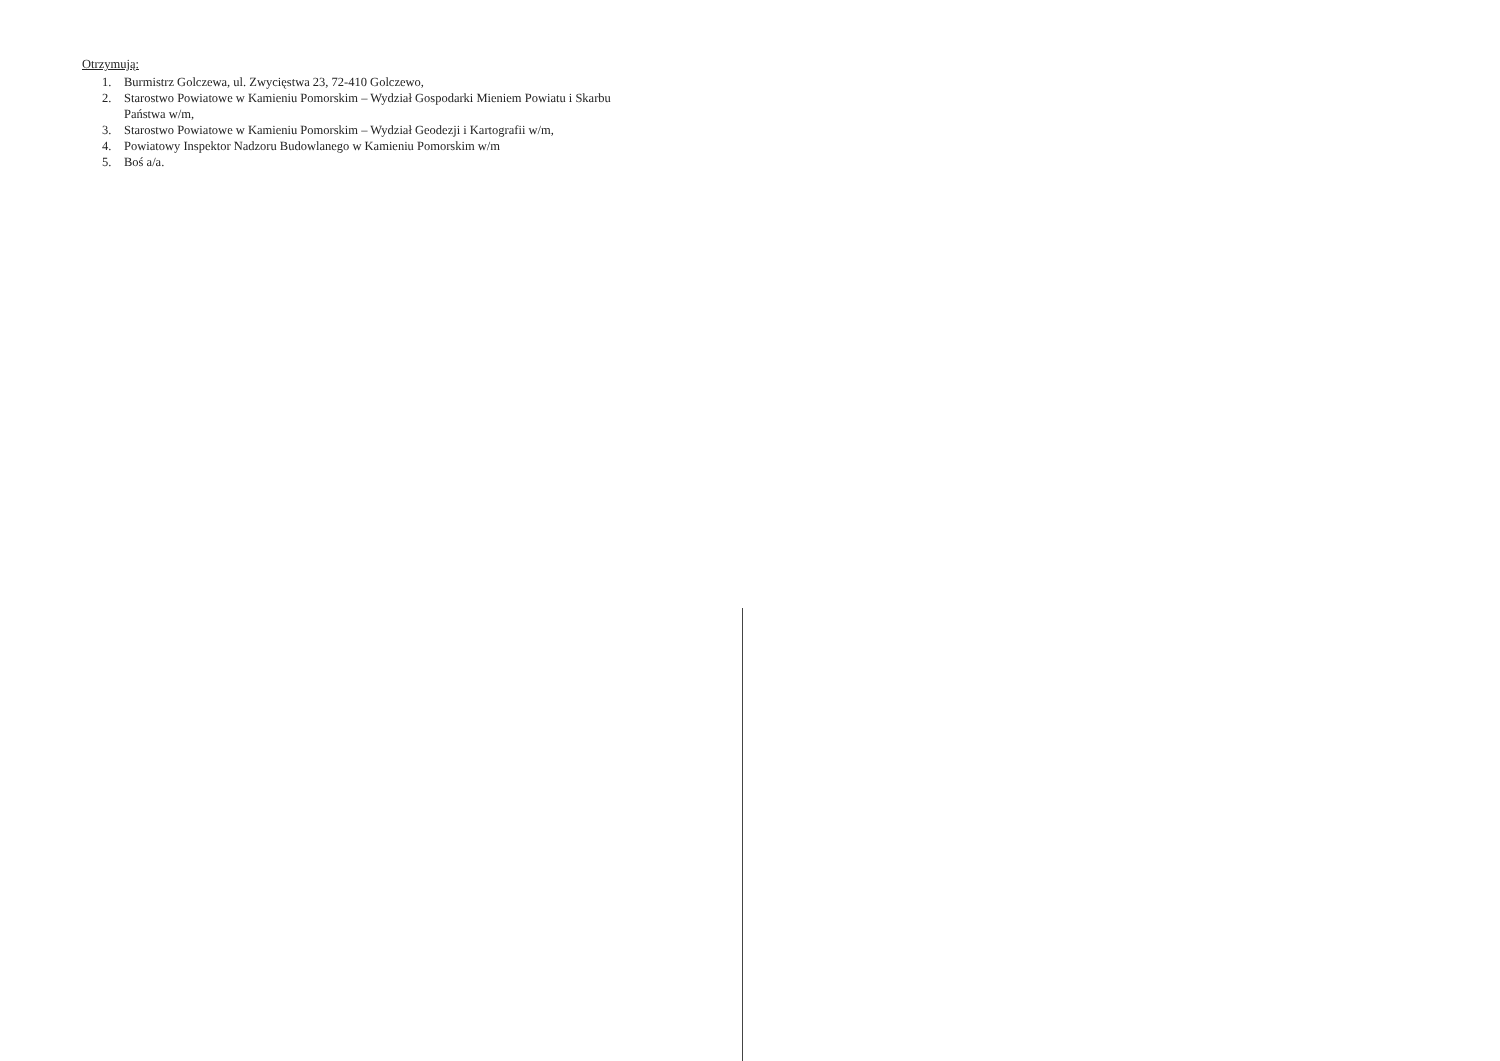Otrzymują:
1. Burmistrz Golczewa, ul. Zwycięstwa 23, 72-410 Golczewo,
2. Starostwo Powiatowe w Kamieniu Pomorskim – Wydział Gospodarki Mieniem Powiatu i Skarbu Państwa w/m,
3. Starostwo Powiatowe w Kamieniu Pomorskim – Wydział Geodezji i Kartografii w/m,
4. Powiatowy Inspektor Nadzoru Budowlanego w Kamieniu Pomorskim w/m
5. Boś a/a.